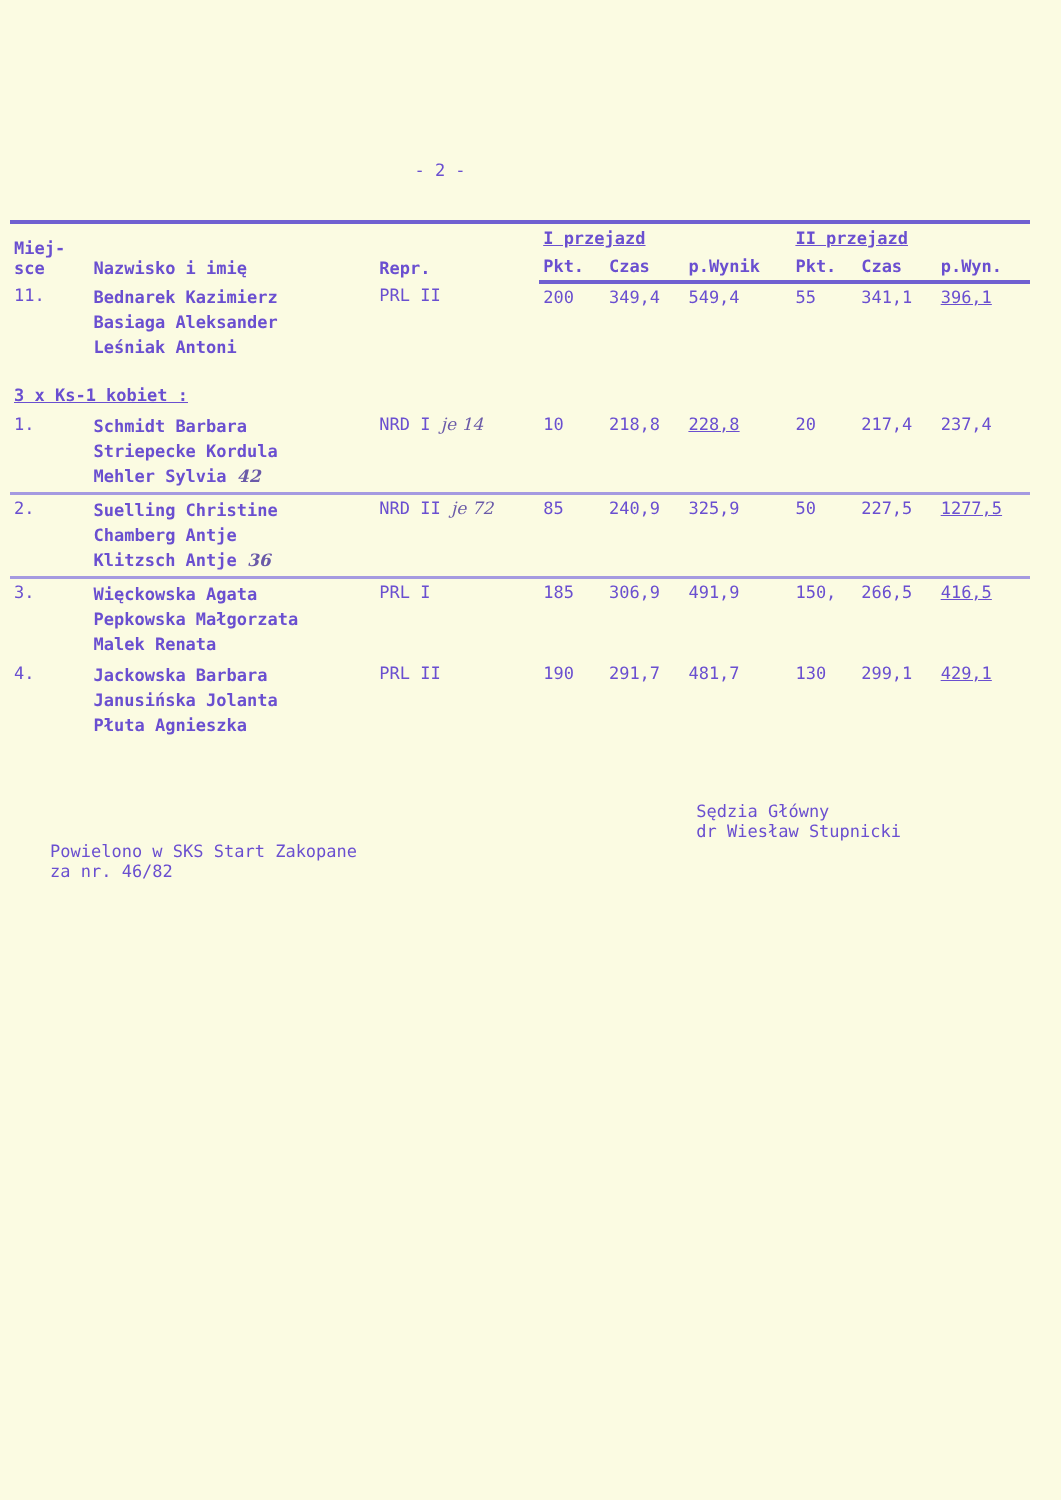- 2 -
| Miej- sce | Nazwisko i imię | Repr. | I przejazd | | | II przejazd | | |
| --- | --- | --- | --- | --- | --- | --- | --- | --- |
| | | | Pkt. | Czas | p.Wynik | Pkt. | Czas | p.Wyn. |
| 11. | Bednarek Kazimierz Basiaga Aleksander Leśniak Antoni | PRL II | 200 | 349,4 | 549,4 | 55 | 341,1 | 396,1 |
| 3 x Ks-1 kobiet : | | | | | | | | |
| 1. | Schmidt Barbara Striepecke Kordula Mehler Sylvia 42 | NRD I je 14 | 10 | 218,8 | 228,8 | 20 | 217,4 | 237,4 |
| 2. | Suelling Christine Chamberg Antje Klitzsch Antje 36 | NRD II je 72 | 85 | 240,9 | 325,9 | 50 | 227,5 | 1277,5 |
| 3. | Więckowska Agata Pepkowska Małgorzata Malek Renata | PRL I | 185 | 306,9 | 491,9 | 150, | 266,5 | 416,5 |
| 4. | Jackowska Barbara Janusińska Jolanta Płuta Agnieszka | PRL II | 190 | 291,7 | 481,7 | 130 | 299,1 | 429,1 |
Powielono w SKS Start Zakopane
za nr. 46/82
Sędzia Główny
dr Wiesław Stupnicki